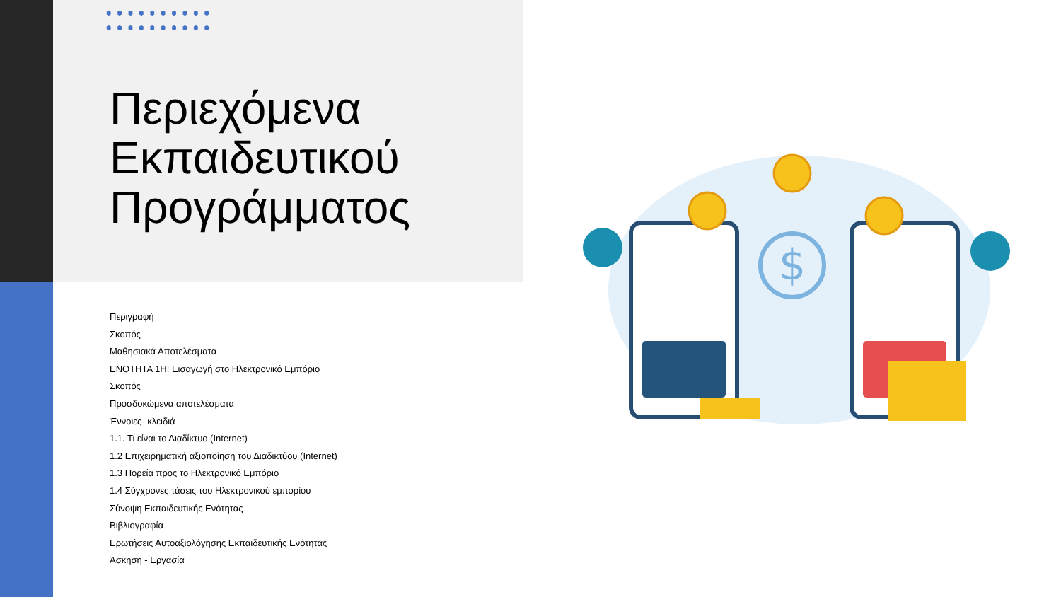Περιεχόμενα
Εκπαιδευτικού
Προγράμματος
Περιγραφή
Σκοπός
Μαθησιακά Αποτελέσματα
ΕΝΟΤΗΤΑ 1Η: Εισαγωγή στο Ηλεκτρονικό Εμπόριο
Σκοπός
Προσδοκώμενα αποτελέσματα
Έννοιες- κλειδιά
1.1. Τι είναι το Διαδίκτυο (Internet)
1.2 Επιχειρηματική αξιοποίηση του Διαδικτύου (Internet)
1.3 Πορεία προς το Ηλεκτρονικό Εμπόριο
1.4 Σύγχρονες τάσεις του Ηλεκτρονικού εμπορίου
Σύνοψη Εκπαιδευτικής Ενότητας
Βιβλιογραφία
Ερωτήσεις Αυτοαξιολόγησης Εκπαιδευτικής Ενότητας
Άσκηση - Εργασία
$